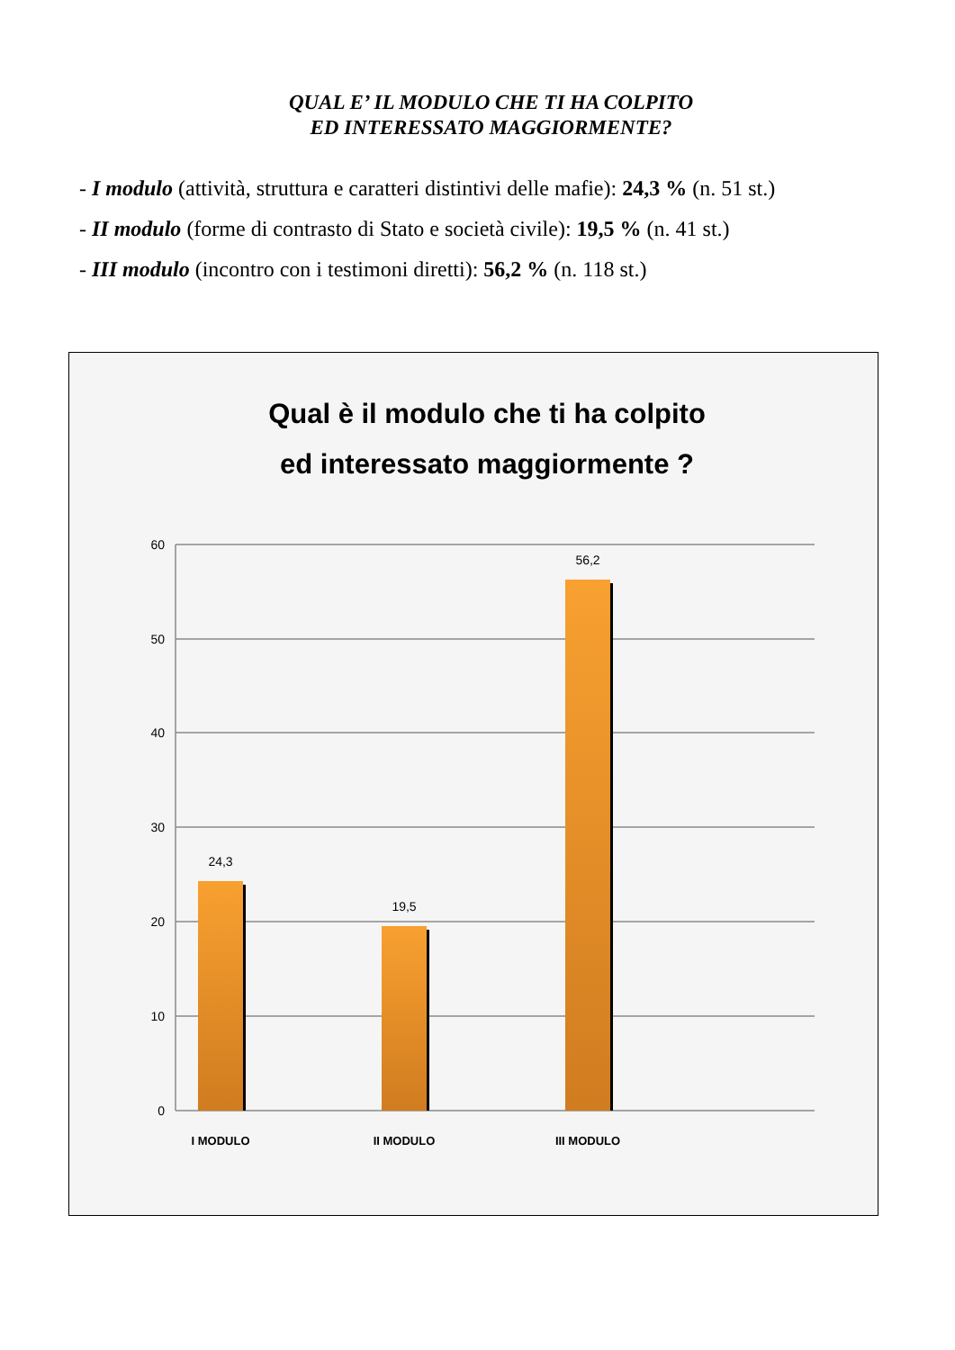QUAL E’ IL MODULO CHE TI HA COLPITO
ED INTERESSATO MAGGIORMENTE?
- I modulo (attività, struttura e caratteri distintivi delle mafie): 24,3 % (n. 51 st.)
- II modulo (forme di contrasto di Stato e società civile): 19,5 % (n. 41 st.)
- III modulo (incontro con i testimoni diretti): 56,2 % (n. 118 st.)
Qual è il modulo che ti ha colpito
ed interessato maggiormente ?
60
50
40
30
20
10
0
24,3
19,5
56,2
I MODULO
II MODULO
III MODULO